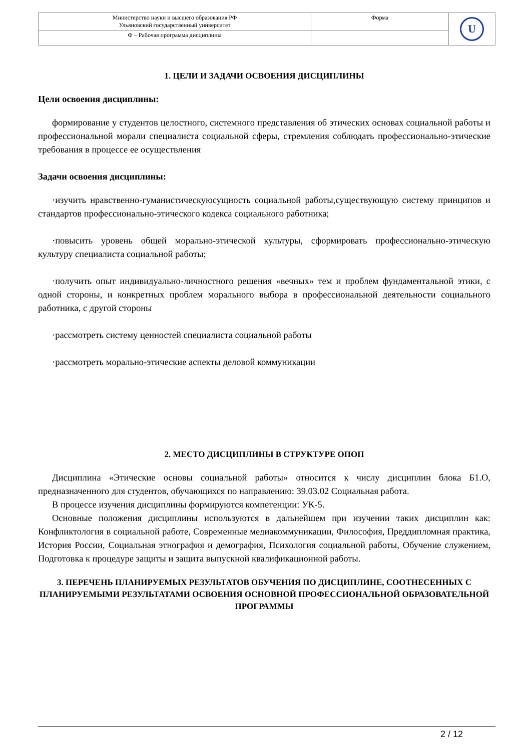| Министерство науки и высшего образования РФ Ульяновский государственный университет | Форма | U |
| Ф – Рабочая программа дисциплины | | |
1. ЦЕЛИ И ЗАДАЧИ ОСВОЕНИЯ ДИСЦИПЛИНЫ
Цели освоения дисциплины:
формирование у студентов целостного, системного представления об этических основах социальной работы и профессиональной морали специалиста социальной сферы, стремления соблюдать профессионально-этические требования в процессе ее осуществления
Задачи освоения дисциплины:
·изучить нравственно-гуманистическуюсущность социальной работы,существующую систему принципов и стандартов профессионально-этического кодекса социального работника;
·повысить уровень общей морально-этической культуры, сформировать профессионально-этическую культуру специалиста социальной работы;
·получить опыт индивидуально-личностного решения «вечных» тем и проблем фундаментальной этики, с одной стороны, и конкретных проблем морального выбора в профессиональной деятельности социального работника, с другой стороны
·рассмотреть систему ценностей специалиста социальной работы
·рассмотреть морально-этические аспекты деловой коммуникации
2. МЕСТО ДИСЦИПЛИНЫ В СТРУКТУРЕ ОПОП
Дисциплина «Этические основы социальной работы» относится к числу дисциплин блока Б1.О, предназначенного для студентов, обучающихся по направлению: 39.03.02 Социальная работа.
В процессе изучения дисциплины формируются компетенции: УК-5.
Основные положения дисциплины используются в дальнейшем при изучении таких дисциплин как: Конфликтология в социальной работе, Современные медиакоммуникации, Философия, Преддипломная практика, История России, Социальная этнография и демография, Психология социальной работы, Обучение служением, Подготовка к процедуре защиты и защита выпускной квалификационной работы.
3. ПЕРЕЧЕНЬ ПЛАНИРУЕМЫХ РЕЗУЛЬТАТОВ ОБУЧЕНИЯ ПО ДИСЦИПЛИНЕ, СООТНЕСЕННЫХ С ПЛАНИРУЕМЫМИ РЕЗУЛЬТАТАМИ ОСВОЕНИЯ ОСНОВНОЙ ПРОФЕССИОНАЛЬНОЙ ОБРАЗОВАТЕЛЬНОЙ ПРОГРАММЫ
2 / 12